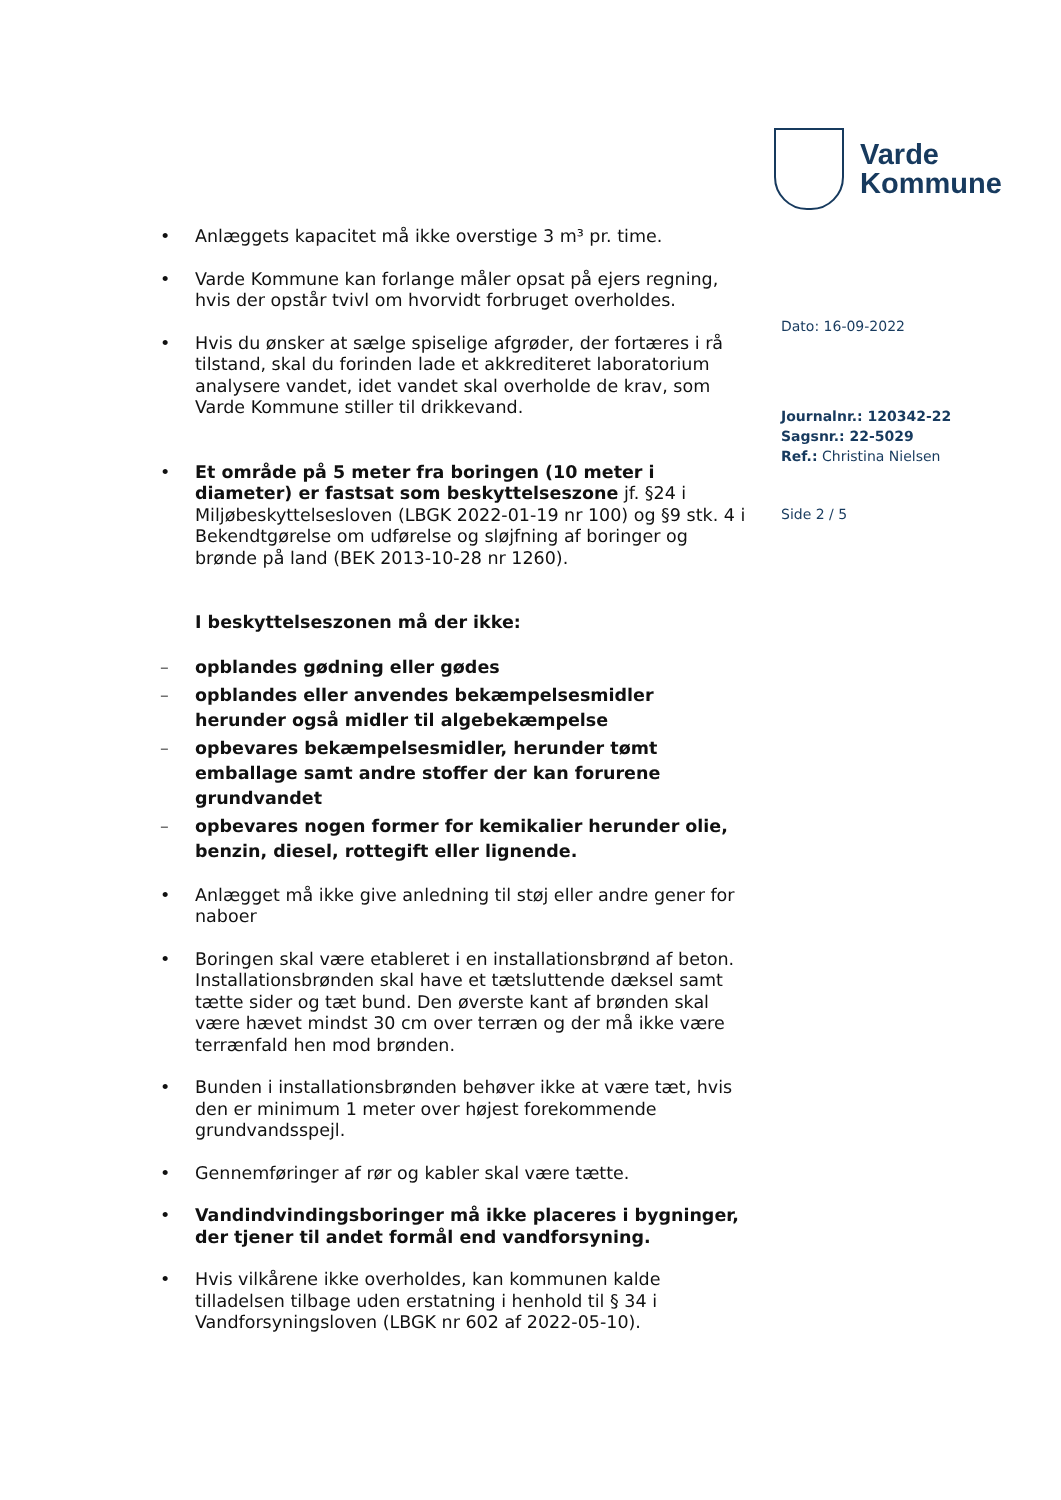Varde
Kommune
Dato: 16-09-2022
Journalnr.: 120342-22
Sagsnr.: 22-5029
Ref.: Christina Nielsen
Side 2 / 5
• Anlæggets kapacitet må ikke overstige 3 m³ pr. time.
• Varde Kommune kan forlange måler opsat på ejers regning, hvis der opstår tvivl om hvorvidt forbruget overholdes.
• Hvis du ønsker at sælge spiselige afgrøder, der fortæres i rå tilstand, skal du forinden lade et akkrediteret laboratorium analysere vandet, idet vandet skal overholde de krav, som Varde Kommune stiller til drikkevand.
• Et område på 5 meter fra boringen (10 meter i diameter) er fastsat som beskyttelseszone jf. §24 i Miljøbeskyttelsesloven (LBGK 2022-01-19 nr 100) og §9 stk. 4 i Bekendtgørelse om udførelse og sløjfning af boringer og brønde på land (BEK 2013-10-28 nr 1260).
I beskyttelseszonen må der ikke:
– opblandes gødning eller gødes
– opblandes eller anvendes bekæmpelsesmidler herunder også midler til algebekæmpelse
– opbevares bekæmpelsesmidler, herunder tømt emballage samt andre stoffer der kan forurene grundvandet
– opbevares nogen former for kemikalier herunder olie, benzin, diesel, rottegift eller lignende.
• Anlægget må ikke give anledning til støj eller andre gener for naboer
• Boringen skal være etableret i en installationsbrønd af beton. Installationsbrønden skal have et tætsluttende dæksel samt tætte sider og tæt bund. Den øverste kant af brønden skal være hævet mindst 30 cm over terræn og der må ikke være terrænfald hen mod brønden.
• Bunden i installationsbrønden behøver ikke at være tæt, hvis den er minimum 1 meter over højest forekommende grundvandsspejl.
• Gennemføringer af rør og kabler skal være tætte.
• Vandindvindingsboringer må ikke placeres i bygninger, der tjener til andet formål end vandforsyning.
• Hvis vilkårene ikke overholdes, kan kommunen kalde tilladelsen tilbage uden erstatning i henhold til § 34 i Vandforsyningsloven (LBGK nr 602 af 2022-05-10).